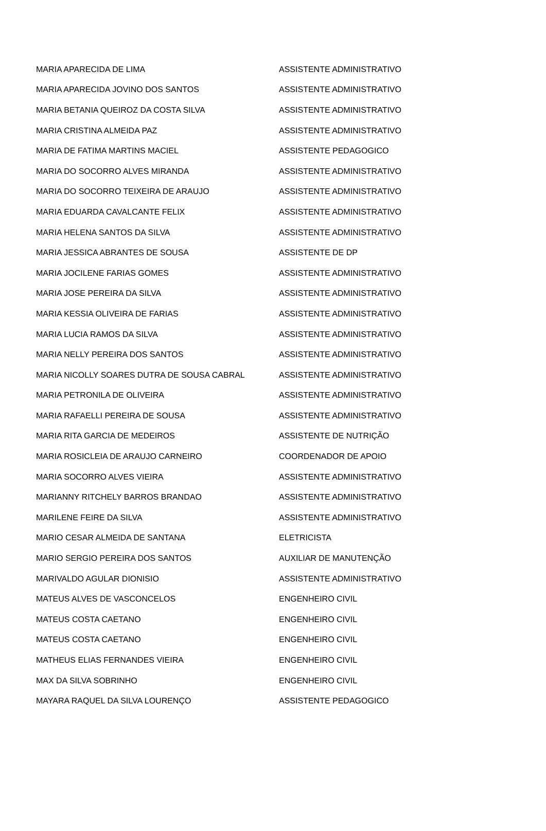| MARIA APARECIDA DE LIMA | ASSISTENTE ADMINISTRATIVO |
| MARIA APARECIDA JOVINO DOS SANTOS | ASSISTENTE ADMINISTRATIVO |
| MARIA BETANIA QUEIROZ DA COSTA SILVA | ASSISTENTE ADMINISTRATIVO |
| MARIA CRISTINA ALMEIDA PAZ | ASSISTENTE ADMINISTRATIVO |
| MARIA DE FATIMA MARTINS MACIEL | ASSISTENTE PEDAGOGICO |
| MARIA DO SOCORRO ALVES MIRANDA | ASSISTENTE ADMINISTRATIVO |
| MARIA DO SOCORRO TEIXEIRA DE ARAUJO | ASSISTENTE ADMINISTRATIVO |
| MARIA EDUARDA CAVALCANTE FELIX | ASSISTENTE ADMINISTRATIVO |
| MARIA HELENA SANTOS DA SILVA | ASSISTENTE ADMINISTRATIVO |
| MARIA JESSICA ABRANTES DE SOUSA | ASSISTENTE DE DP |
| MARIA JOCILENE FARIAS GOMES | ASSISTENTE ADMINISTRATIVO |
| MARIA JOSE PEREIRA DA SILVA | ASSISTENTE ADMINISTRATIVO |
| MARIA KESSIA OLIVEIRA DE FARIAS | ASSISTENTE ADMINISTRATIVO |
| MARIA LUCIA RAMOS DA SILVA | ASSISTENTE ADMINISTRATIVO |
| MARIA NELLY PEREIRA DOS SANTOS | ASSISTENTE ADMINISTRATIVO |
| MARIA NICOLLY SOARES DUTRA DE SOUSA CABRAL | ASSISTENTE ADMINISTRATIVO |
| MARIA PETRONILA DE OLIVEIRA | ASSISTENTE ADMINISTRATIVO |
| MARIA RAFAELLI PEREIRA DE SOUSA | ASSISTENTE ADMINISTRATIVO |
| MARIA RITA GARCIA DE MEDEIROS | ASSISTENTE DE NUTRIÇÃO |
| MARIA ROSICLEIA DE ARAUJO CARNEIRO | COORDENADOR DE APOIO |
| MARIA SOCORRO ALVES VIEIRA | ASSISTENTE ADMINISTRATIVO |
| MARIANNY RITCHELY BARROS BRANDAO | ASSISTENTE ADMINISTRATIVO |
| MARILENE FEIRE DA SILVA | ASSISTENTE ADMINISTRATIVO |
| MARIO CESAR ALMEIDA DE SANTANA | ELETRICISTA |
| MARIO SERGIO PEREIRA DOS SANTOS | AUXILIAR DE MANUTENÇÃO |
| MARIVALDO AGULAR DIONISIO | ASSISTENTE ADMINISTRATIVO |
| MATEUS ALVES DE VASCONCELOS | ENGENHEIRO CIVIL |
| MATEUS COSTA CAETANO | ENGENHEIRO CIVIL |
| MATEUS COSTA CAETANO | ENGENHEIRO CIVIL |
| MATHEUS ELIAS FERNANDES VIEIRA | ENGENHEIRO CIVIL |
| MAX DA SILVA SOBRINHO | ENGENHEIRO CIVIL |
| MAYARA RAQUEL DA SILVA LOURENÇO | ASSISTENTE PEDAGOGICO |